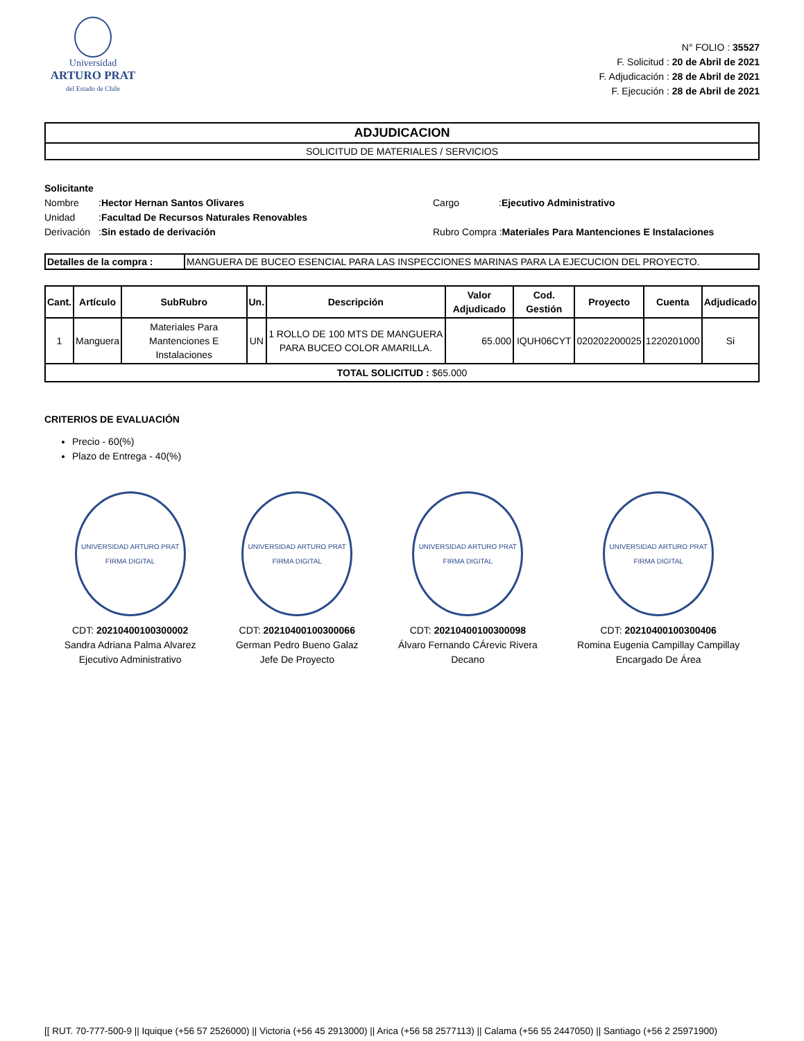Universidad
ARTURO PRAT
del Estado de Chile
N° FOLIO : 35527
F. Solicitud : 20 de Abril de 2021
F. Adjudicación : 28 de Abril de 2021
F. Ejecución : 28 de Abril de 2021
ADJUDICACION
SOLICITUD DE MATERIALES / SERVICIOS
Solicitante
Nombre: Hector Hernan Santos Olivares Cargo:Ejecutivo Administrativo
Unidad: Facultad De Recursos Naturales Renovables
Derivación: Sin estado de derivación Rubro Compra :Materiales Para Mantenciones E Instalaciones
| Detalles de la compra : | MANGUERA DE BUCEO ESENCIAL PARA LAS INSPECCIONES MARINAS PARA LA EJECUCION DEL PROYECTO. |
| Cant. | Artículo | SubRubro | Un. | Descripción | Valor Adjudicado | Cod. Gestión | Proyecto | Cuenta | Adjudicado |
| --- | --- | --- | --- | --- | --- | --- | --- | --- | --- |
| 1 | Manguera | Materiales Para Mantenciones E Instalaciones | UN | 1 ROLLO DE 100 MTS DE MANGUERA PARA BUCEO COLOR AMARILLA. | 65.000 | IQUH06CYT | 020202200025 | 1220201000 | Si |
| TOTAL SOLICITUD : $65.000 | | | | | | | | | |
CRITERIOS DE EVALUACIÓN
Precio - 60(%)
Plazo de Entrega - 40(%)
UNIVERSIDAD ARTURO PRAT FIRMA DIGITAL
CDT: 20210400100300002
Sandra Adriana Palma Alvarez
Ejecutivo Administrativo
UNIVERSIDAD ARTURO PRAT FIRMA DIGITAL
CDT: 20210400100300066
German Pedro Bueno Galaz
Jefe De Proyecto
UNIVERSIDAD ARTURO PRAT FIRMA DIGITAL
CDT: 20210400100300098
Álvaro Fernando CÁrevic Rivera
Decano
UNIVERSIDAD ARTURO PRAT FIRMA DIGITAL
CDT: 20210400100300406
Romina Eugenia Campillay Campillay
Encargado De Área
[[ RUT. 70-777-500-9 || Iquique (+56 57 2526000) || Victoria (+56 45 2913000) || Arica (+56 58 2577113) || Calama (+56 55 2447050) || Santiago (+56 2 25971900)